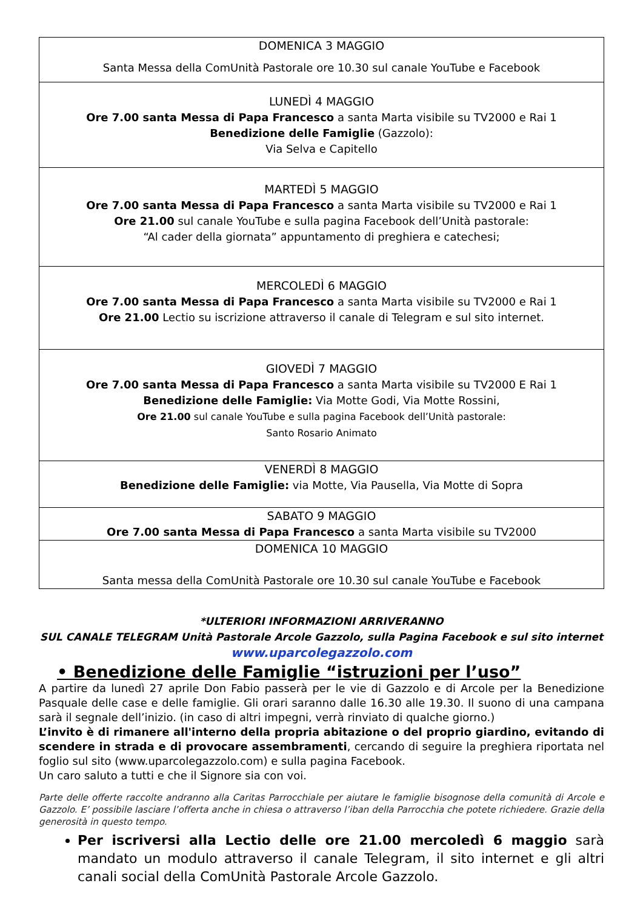| DOMENICA 3 MAGGIO Santa Messa della ComUnità Pastorale ore 10.30 sul canale YouTube e Facebook |
| LUNEDÌ 4 MAGGIO Ore 7.00 santa Messa di Papa Francesco a santa Marta visibile su TV2000 e Rai 1 Benedizione delle Famiglie (Gazzolo): Via Selva e Capitello |
| MARTEDÌ 5 MAGGIO Ore 7.00 santa Messa di Papa Francesco a santa Marta visibile su TV2000 e Rai 1 Ore 21.00 sul canale YouTube e sulla pagina Facebook dell’Unità pastorale: “Al cader della giornata” appuntamento di preghiera e catechesi; |
| MERCOLEDÌ 6 MAGGIO Ore 7.00 santa Messa di Papa Francesco a santa Marta visibile su TV2000 e Rai 1 Ore 21.00 Lectio su iscrizione attraverso il canale di Telegram e sul sito internet. |
| GIOVEDÌ 7 MAGGIO Ore 7.00 santa Messa di Papa Francesco a santa Marta visibile su TV2000 E Rai 1 Benedizione delle Famiglie: Via Motte Godi, Via Motte Rossini, Ore 21.00 sul canale YouTube e sulla pagina Facebook dell’Unità pastorale: Santo Rosario Animato |
| VENERDÌ 8 MAGGIO Benedizione delle Famiglie: via Motte, Via Pausella, Via Motte di Sopra |
| SABATO 9 MAGGIO Ore 7.00 santa Messa di Papa Francesco a santa Marta visibile su TV2000 |
| DOMENICA 10 MAGGIO Santa messa della ComUnità Pastorale ore 10.30 sul canale YouTube e Facebook |
*ULTERIORI INFORMAZIONI ARRIVERANNO
SUL CANALE TELEGRAM Unità Pastorale Arcole Gazzolo, sulla Pagina Facebook e sul sito internet
www.uparcolegazzolo.com
• Benedizione delle Famiglie “istruzioni per l’uso”
A partire da lunedì 27 aprile Don Fabio passerà per le vie di Gazzolo e di Arcole per la Benedizione Pasquale delle case e delle famiglie. Gli orari saranno dalle 16.30 alle 19.30. Il suono di una campana sarà il segnale dell’inizio. (in caso di altri impegni, verrà rinviato di qualche giorno.)
L’invito è di rimanere all'interno della propria abitazione o del proprio giardino, evitando di scendere in strada e di provocare assembramenti, cercando di seguire la preghiera riportata nel foglio sul sito (www.uparcolegazzolo.com) e sulla pagina Facebook.
Un caro saluto a tutti e che il Signore sia con voi.
Parte delle offerte raccolte andranno alla Caritas Parrocchiale per aiutare le famiglie bisognose della comunità di Arcole e Gazzolo. E’ possibile lasciare l’offerta anche in chiesa o attraverso l’iban della Parrocchia che potete richiedere. Grazie della generosità in questo tempo.
Per iscriversi alla Lectio delle ore 21.00 mercoledì 6 maggio sarà mandato un modulo attraverso il canale Telegram, il sito internet e gli altri canali social della ComUnità Pastorale Arcole Gazzolo.